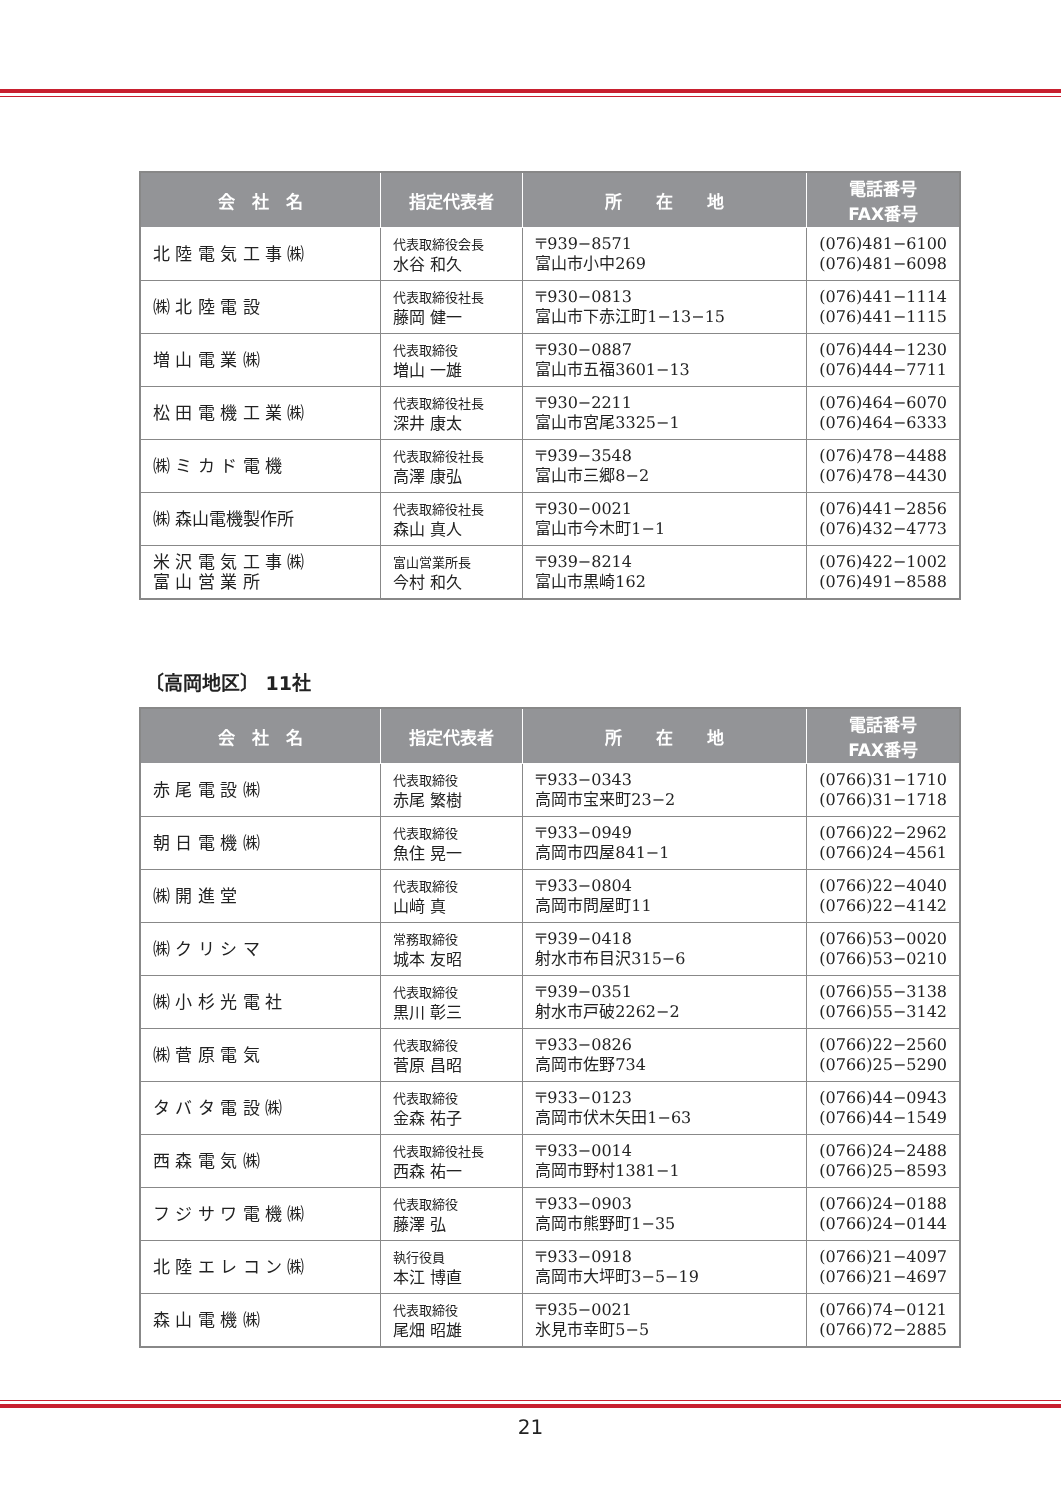| 会 社 名 | 指定代表者 | 所 在 地 | 電話番号 FAX番号 |
| --- | --- | --- | --- |
| 北 陸 電 気 工 事 ㈱ | 代表取締役会長 水谷 和久 | 〒939−8571 富山市小中269 | (076)481−6100 (076)481−6098 |
| ㈱ 北 陸 電 設 | 代表取締役社長 藤岡 健一 | 〒930−0813 富山市下赤江町1−13−15 | (076)441−1114 (076)441−1115 |
| 増 山 電 業 ㈱ | 代表取締役 増山 一雄 | 〒930−0887 富山市五福3601−13 | (076)444−1230 (076)444−7711 |
| 松 田 電 機 工 業 ㈱ | 代表取締役社長 深井 康太 | 〒930−2211 富山市宮尾3325−1 | (076)464−6070 (076)464−6333 |
| ㈱ ミ カ ド 電 機 | 代表取締役社長 高澤 康弘 | 〒939−3548 富山市三郷8−2 | (076)478−4488 (076)478−4430 |
| ㈱ 森山電機製作所 | 代表取締役社長 森山 真人 | 〒930−0021 富山市今木町1−1 | (076)441−2856 (076)432−4773 |
| 米 沢 電 気 工 事 ㈱ 富 山 営 業 所 | 富山営業所長 今村 和久 | 〒939−8214 富山市黒崎162 | (076)422−1002 (076)491−8588 |
〔高岡地区〕 11社
| 会 社 名 | 指定代表者 | 所 在 地 | 電話番号 FAX番号 |
| --- | --- | --- | --- |
| 赤 尾 電 設 ㈱ | 代表取締役 赤尾 繁樹 | 〒933−0343 高岡市宝来町23−2 | (0766)31−1710 (0766)31−1718 |
| 朝 日 電 機 ㈱ | 代表取締役 魚住 晃一 | 〒933−0949 高岡市四屋841−1 | (0766)22−2962 (0766)24−4561 |
| ㈱ 開 進 堂 | 代表取締役 山﨑 真 | 〒933−0804 高岡市問屋町11 | (0766)22−4040 (0766)22−4142 |
| ㈱ ク リ シ マ | 常務取締役 城本 友昭 | 〒939−0418 射水市布目沢315−6 | (0766)53−0020 (0766)53−0210 |
| ㈱ 小 杉 光 電 社 | 代表取締役 黒川 彰三 | 〒939−0351 射水市戸破2262−2 | (0766)55−3138 (0766)55−3142 |
| ㈱ 菅 原 電 気 | 代表取締役 菅原 昌昭 | 〒933−0826 高岡市佐野734 | (0766)22−2560 (0766)25−5290 |
| タ バ タ 電 設 ㈱ | 代表取締役 金森 祐子 | 〒933−0123 高岡市伏木矢田1−63 | (0766)44−0943 (0766)44−1549 |
| 西 森 電 気 ㈱ | 代表取締役社長 西森 祐一 | 〒933−0014 高岡市野村1381−1 | (0766)24−2488 (0766)25−8593 |
| フ ジ サ ワ 電 機 ㈱ | 代表取締役 藤澤 弘 | 〒933−0903 高岡市熊野町1−35 | (0766)24−0188 (0766)24−0144 |
| 北 陸 エ レ コ ン ㈱ | 執行役員 本江 博直 | 〒933−0918 高岡市大坪町3−5−19 | (0766)21−4097 (0766)21−4697 |
| 森 山 電 機 ㈱ | 代表取締役 尾畑 昭雄 | 〒935−0021 氷見市幸町5−5 | (0766)74−0121 (0766)72−2885 |
21